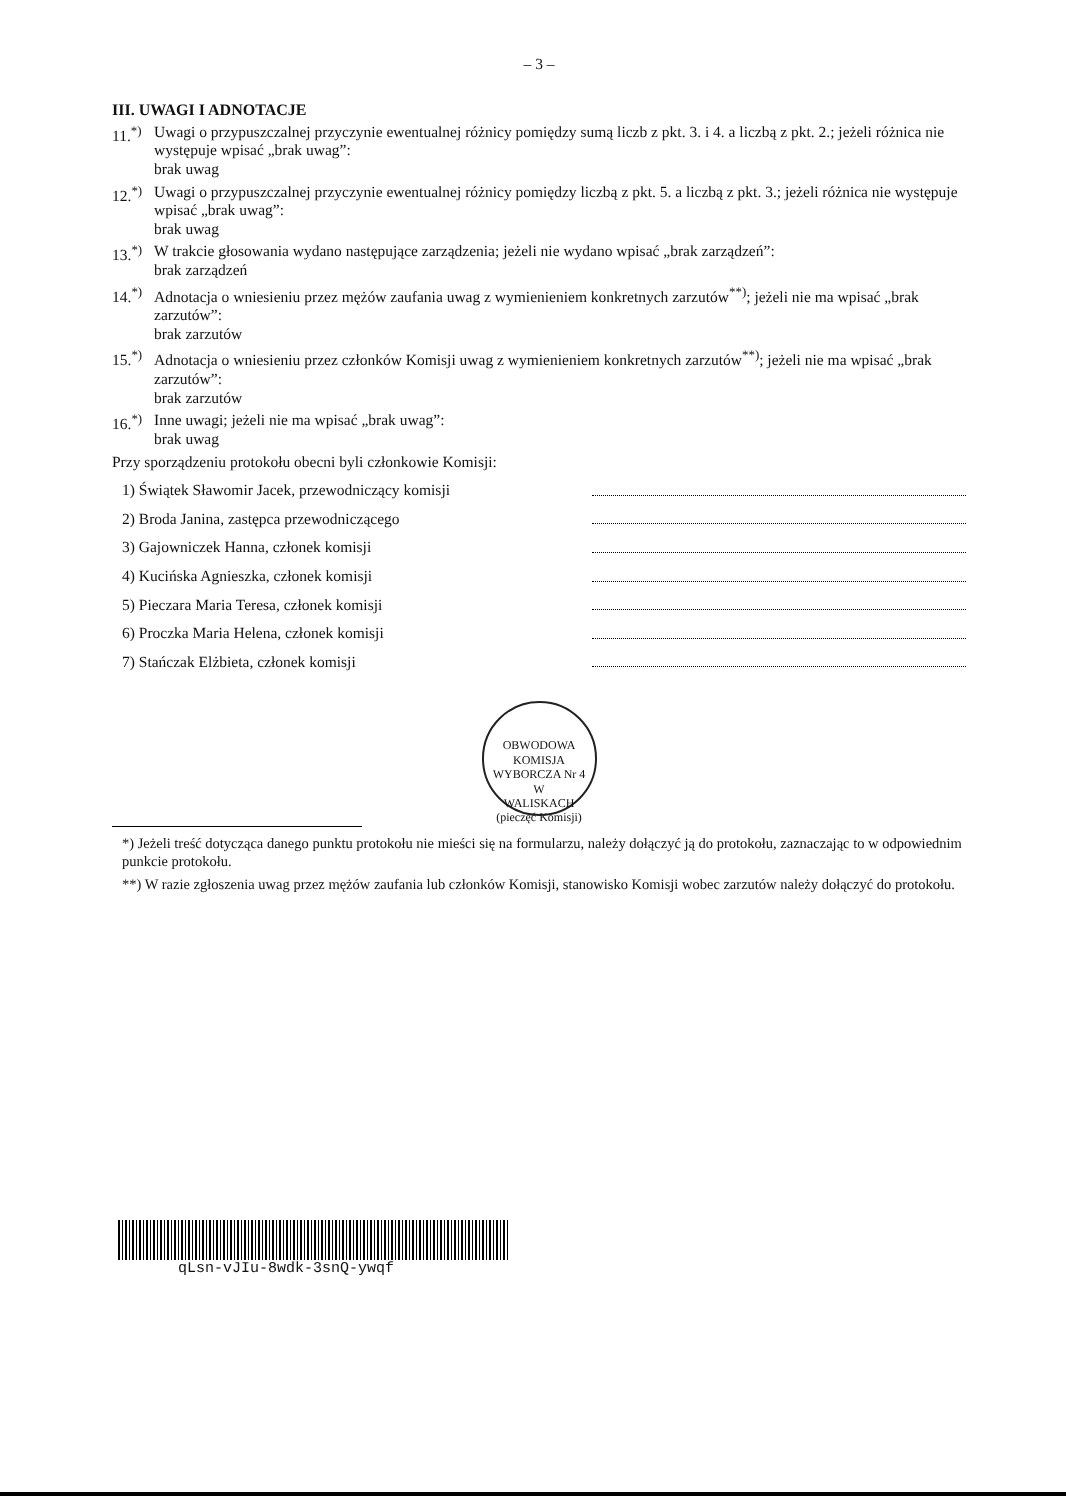– 3 –
III. UWAGI I ADNOTACJE
11.<sup>*)</sup>
Uwagi o przypuszczalnej przyczynie ewentualnej różnicy pomiędzy sumą liczb z pkt. 3. i 4. a liczbą z pkt. 2.; jeżeli różnica nie występuje wpisać „brak uwag”:
brak uwag
12.<sup>*)</sup>
Uwagi o przypuszczalnej przyczynie ewentualnej różnicy pomiędzy liczbą z pkt. 5. a liczbą z pkt. 3.; jeżeli różnica nie występuje wpisać „brak uwag”:
brak uwag
13.<sup>*)</sup>
W trakcie głosowania wydano następujące zarządzenia; jeżeli nie wydano wpisać „brak zarządzeń”:
brak zarządzeń
14.<sup>*)</sup>
Adnotacja o wniesieniu przez mężów zaufania uwag z wymienieniem konkretnych zarzutów<sup>**)</sup>; jeżeli nie ma wpisać „brak zarzutów”:
brak zarzutów
15.<sup>*)</sup>
Adnotacja o wniesieniu przez członków Komisji uwag z wymienieniem konkretnych zarzutów<sup>**)</sup>; jeżeli nie ma wpisać „brak zarzutów”:
brak zarzutów
16.<sup>*)</sup>
Inne uwagi; jeżeli nie ma wpisać „brak uwag”:
brak uwag
Przy sporządzeniu protokołu obecni byli członkowie Komisji:
1) Świątek Sławomir Jacek, przewodniczący komisji
2) Broda Janina, zastępca przewodniczącego
3) Gajowniczek Hanna, członek komisji
4) Kucińska Agnieszka, członek komisji
5) Pieczara Maria Teresa, członek komisji
6) Proczka Maria Helena, członek komisji
7) Stańczak Elżbieta, członek komisji
OBWODOWA KOMISJA WYBORCZA Nr 4
W
WALISKACH
(pieczęć Komisji)
*) Jeżeli treść dotycząca danego punktu protokołu nie mieści się na formularzu, należy dołączyć ją do protokołu, zaznaczając to w odpowiednim punkcie protokołu.
**) W razie zgłoszenia uwag przez mężów zaufania lub członków Komisji, stanowisko Komisji wobec zarzutów należy dołączyć do protokołu.
qLsn-vJIu-8wdk-3snQ-ywqf